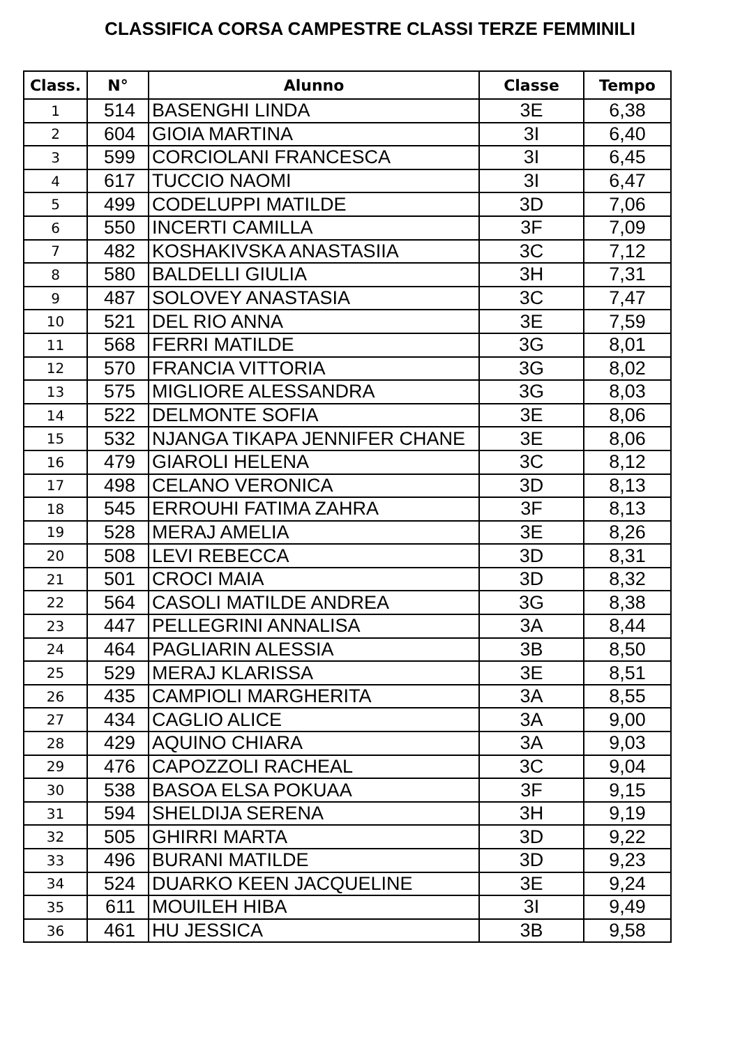CLASSIFICA CORSA CAMPESTRE CLASSI TERZE FEMMINILI
| Class. | N° | Alunno | Classe | Tempo |
| --- | --- | --- | --- | --- |
| 1 | 514 | BASENGHI LINDA | 3E | 6,38 |
| 2 | 604 | GIOIA MARTINA | 3I | 6,40 |
| 3 | 599 | CORCIOLANI FRANCESCA | 3I | 6,45 |
| 4 | 617 | TUCCIO NAOMI | 3I | 6,47 |
| 5 | 499 | CODELUPPI MATILDE | 3D | 7,06 |
| 6 | 550 | INCERTI CAMILLA | 3F | 7,09 |
| 7 | 482 | KOSHAKIVSKA ANASTASIIA | 3C | 7,12 |
| 8 | 580 | BALDELLI GIULIA | 3H | 7,31 |
| 9 | 487 | SOLOVEY ANASTASIA | 3C | 7,47 |
| 10 | 521 | DEL RIO ANNA | 3E | 7,59 |
| 11 | 568 | FERRI MATILDE | 3G | 8,01 |
| 12 | 570 | FRANCIA VITTORIA | 3G | 8,02 |
| 13 | 575 | MIGLIORE ALESSANDRA | 3G | 8,03 |
| 14 | 522 | DELMONTE SOFIA | 3E | 8,06 |
| 15 | 532 | NJANGA TIKAPA JENNIFER CHANE | 3E | 8,06 |
| 16 | 479 | GIAROLI HELENA | 3C | 8,12 |
| 17 | 498 | CELANO VERONICA | 3D | 8,13 |
| 18 | 545 | ERROUHI FATIMA ZAHRA | 3F | 8,13 |
| 19 | 528 | MERAJ AMELIA | 3E | 8,26 |
| 20 | 508 | LEVI REBECCA | 3D | 8,31 |
| 21 | 501 | CROCI MAIA | 3D | 8,32 |
| 22 | 564 | CASOLI MATILDE ANDREA | 3G | 8,38 |
| 23 | 447 | PELLEGRINI ANNALISA | 3A | 8,44 |
| 24 | 464 | PAGLIARIN ALESSIA | 3B | 8,50 |
| 25 | 529 | MERAJ KLARISSA | 3E | 8,51 |
| 26 | 435 | CAMPIOLI MARGHERITA | 3A | 8,55 |
| 27 | 434 | CAGLIO ALICE | 3A | 9,00 |
| 28 | 429 | AQUINO CHIARA | 3A | 9,03 |
| 29 | 476 | CAPOZZOLI RACHEAL | 3C | 9,04 |
| 30 | 538 | BASOA ELSA POKUAA | 3F | 9,15 |
| 31 | 594 | SHELDIJA SERENA | 3H | 9,19 |
| 32 | 505 | GHIRRI MARTA | 3D | 9,22 |
| 33 | 496 | BURANI MATILDE | 3D | 9,23 |
| 34 | 524 | DUARKO KEEN JACQUELINE | 3E | 9,24 |
| 35 | 611 | MOUILEH HIBA | 3I | 9,49 |
| 36 | 461 | HU JESSICA | 3B | 9,58 |